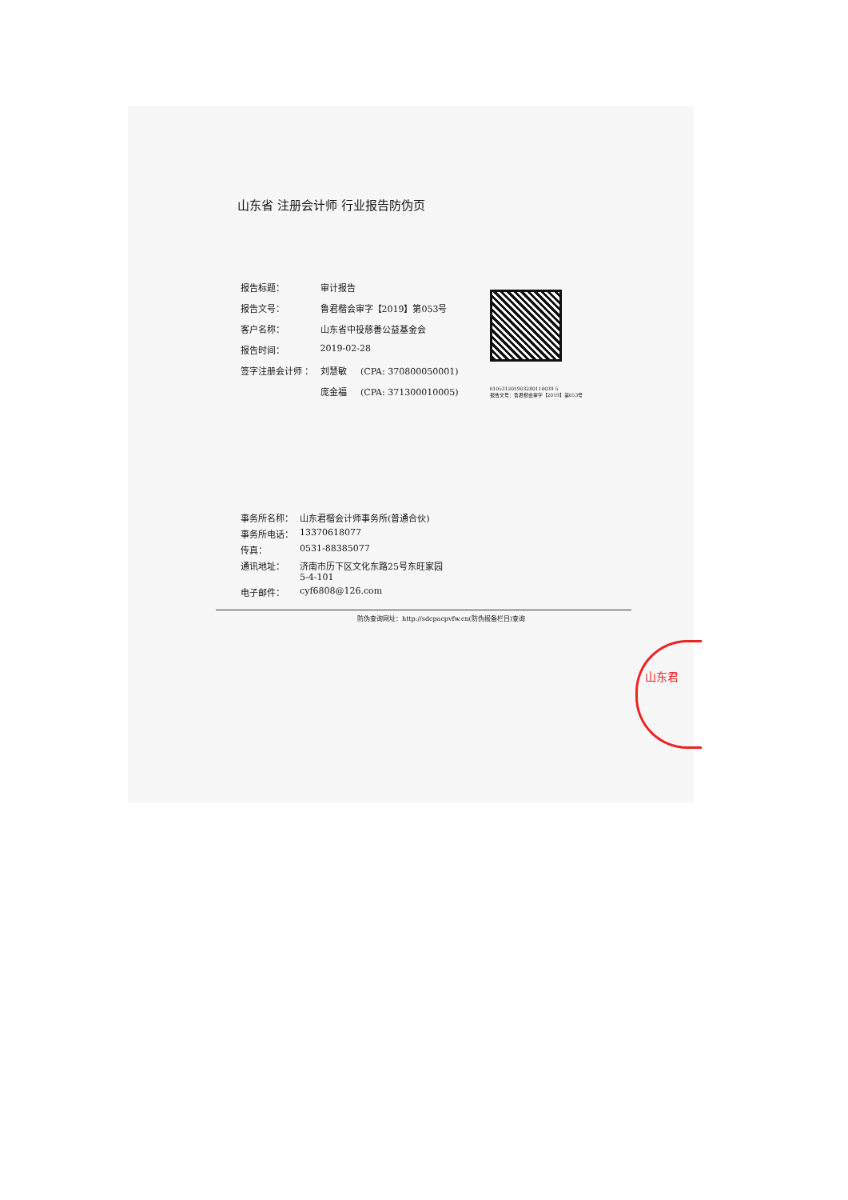山东君
山东省 注册会计师 行业报告防伪页
| 报告标题： | 审计报告 |
| 报告文号： | 鲁君楷会审字【2019】第053号 |
| 客户名称： | 山东省中投慈善公益基金会 |
| 报告时间： | 2019-02-28 |
| 签字注册会计师 ： | 刘慧敏 (CPA: 370800050001) |
| | 庞金福 (CPA: 371300010005) |
010531201903280110039 5
报告文号：鲁君楷会审字【2019】第053号
| 事务所名称： | 山东君楷会计师事务所(普通合伙) |
| 事务所电话： | 13370618077 |
| 传真： | 0531-88385077 |
| 通讯地址： | 济南市历下区文化东路25号东旺家园 5-4-101 |
| 电子邮件： | cyf6808@126.com |
防伪查询网址：http://sdcpacpvfw.cn(防伪报备栏目)查询